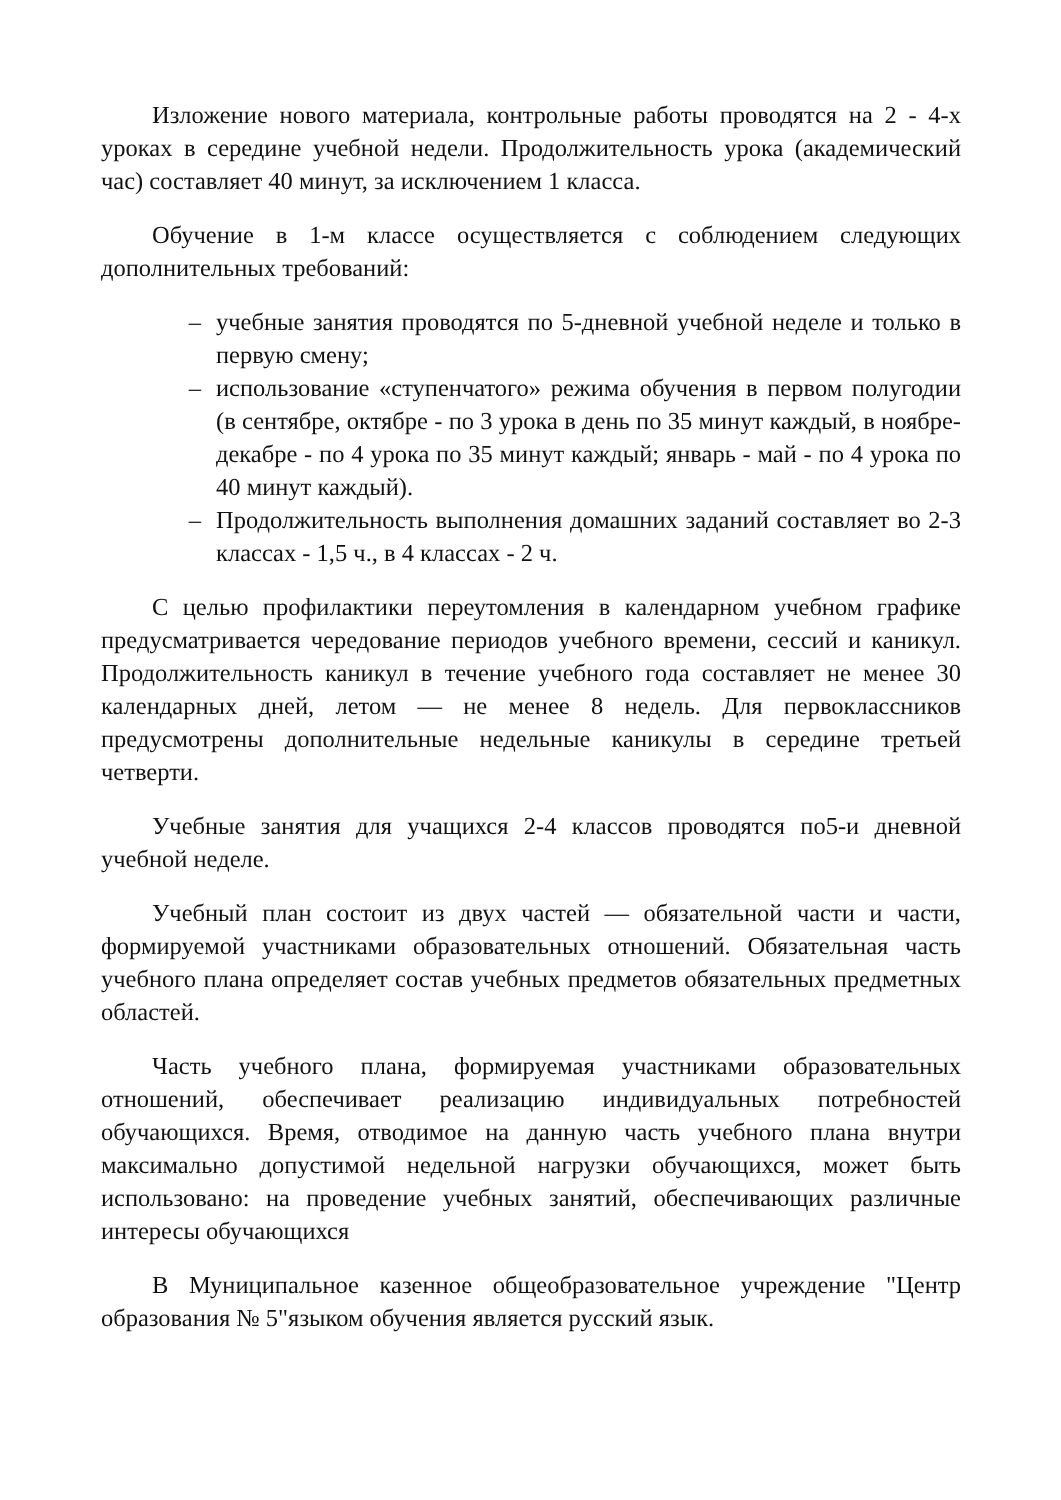Изложение нового материала, контрольные работы проводятся на 2 - 4-х уроках в середине учебной недели. Продолжительность урока (академический час) составляет 40 минут, за исключением 1 класса.
Обучение в 1-м классе осуществляется с соблюдением следующих дополнительных требований:
– учебные занятия проводятся по 5-дневной учебной неделе и только в первую смену;
– использование «ступенчатого» режима обучения в первом полугодии (в сентябре, октябре - по 3 урока в день по 35 минут каждый, в ноябре-декабре - по 4 урока по 35 минут каждый; январь - май - по 4 урока по 40 минут каждый).
– Продолжительность выполнения домашних заданий составляет во 2-3 классах - 1,5 ч., в 4 классах - 2 ч.
С целью профилактики переутомления в календарном учебном графике предусматривается чередование периодов учебного времени, сессий и каникул. Продолжительность каникул в течение учебного года составляет не менее 30 календарных дней, летом — не менее 8 недель. Для первоклассников предусмотрены дополнительные недельные каникулы в середине третьей четверти.
Учебные занятия для учащихся 2-4 классов проводятся по5-и дневной учебной неделе.
Учебный план состоит из двух частей — обязательной части и части, формируемой участниками образовательных отношений. Обязательная часть учебного плана определяет состав учебных предметов обязательных предметных областей.
Часть учебного плана, формируемая участниками образовательных отношений, обеспечивает реализацию индивидуальных потребностей обучающихся. Время, отводимое на данную часть учебного плана внутри максимально допустимой недельной нагрузки обучающихся, может быть использовано: на проведение учебных занятий, обеспечивающих различные интересы обучающихся
В Муниципальное казенное общеобразовательное учреждение "Центр образования № 5"языком обучения является русский язык.